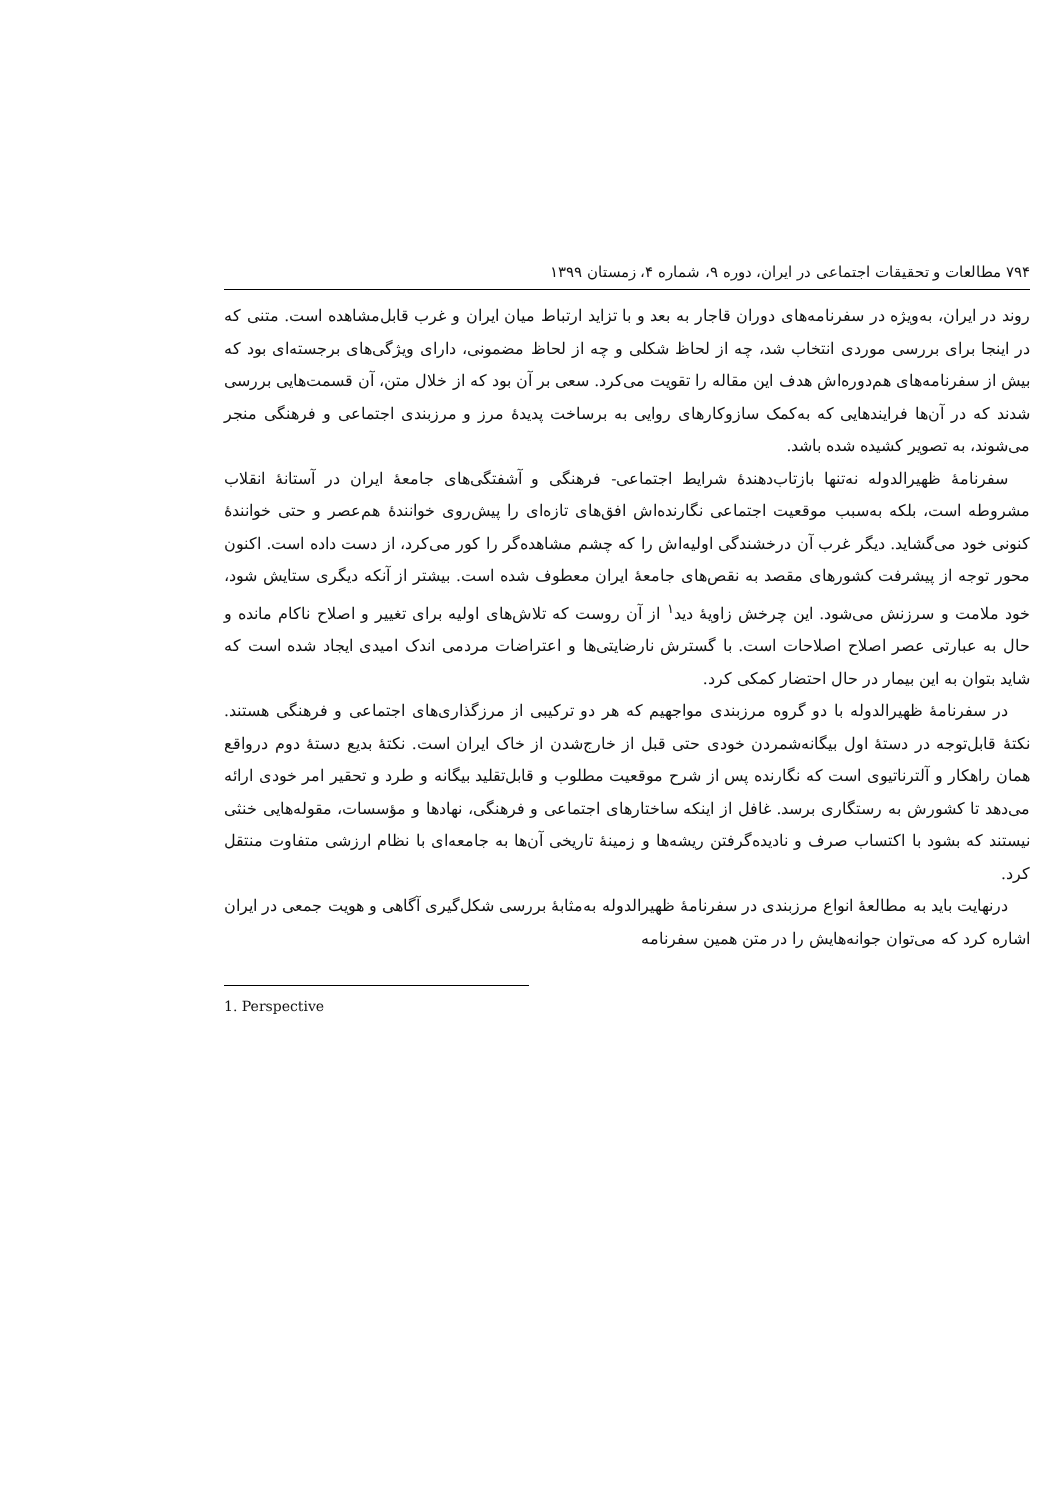۷۹۴ مطالعات و تحقیقات اجتماعی در ایران، دوره ۹، شماره ۴، زمستان ۱۳۹۹
روند در ایران، به‌ویژه در سفرنامه‌های دوران قاجار به بعد و با تزاید ارتباط میان ایران و غرب قابل‌مشاهده است. متنی که در اینجا برای بررسی موردی انتخاب شد، چه از لحاظ شکلی و چه از لحاظ مضمونی، دارای ویژگی‌های برجسته‌ای بود که بیش از سفرنامه‌های هم‌دوره‌اش هدف این مقاله را تقویت می‌کرد. سعی بر آن بود که از خلال متن، آن قسمت‌هایی بررسی شدند که در آن‌ها فرایندهایی که به‌کمک سازوکارهای روایی به برساخت پدیدهٔ مرز و مرزبندی اجتماعی و فرهنگی منجر می‌شوند، به تصویر کشیده شده باشد.
سفرنامهٔ ظهیرالدوله نه‌تنها بازتاب‌دهندهٔ شرایط اجتماعی- فرهنگی و آشفتگی‌های جامعهٔ ایران در آستانهٔ انقلاب مشروطه است، بلکه به‌سبب موقعیت اجتماعی نگارنده‌اش افق‌های تازه‌ای را پیش‌روی خوانندهٔ هم‌عصر و حتی خوانندهٔ کنونی خود می‌گشاید. دیگر غرب آن درخشندگی اولیه‌اش را که چشم مشاهده‌گر را کور می‌کرد، از دست داده است. اکنون محور توجه از پیشرفت کشورهای مقصد به نقص‌های جامعهٔ ایران معطوف شده است. بیشتر از آنکه دیگری ستایش شود، خود ملامت و سرزنش می‌شود. این چرخش زاویهٔ دید<sup>۱</sup> از آن روست که تلاش‌های اولیه برای تغییر و اصلاح ناکام مانده و حال به عبارتی عصر اصلاح اصلاحات است. با گسترش نارضایتی‌ها و اعتراضات مردمی اندک امیدی ایجاد شده است که شاید بتوان به این بیمار در حال احتضار کمکی کرد.
در سفرنامهٔ ظهیرالدوله با دو گروه مرزبندی مواجهیم که هر دو ترکیبی از مرزگذاری‌های اجتماعی و فرهنگی هستند. نکتهٔ قابل‌توجه در دستهٔ اول بیگانه‌شمردن خودی حتی قبل از خارج‌شدن از خاک ایران است. نکتهٔ بدیع دستهٔ دوم درواقع همان راهکار و آلترناتیوی است که نگارنده پس از شرح موقعیت مطلوب و قابل‌تقلید بیگانه و طرد و تحقیر امر خودی ارائه می‌دهد تا کشورش به رستگاری برسد. غافل از اینکه ساختارهای اجتماعی و فرهنگی، نهادها و مؤسسات، مقوله‌هایی خنثی نیستند که بشود با اکتساب صرف و نادیده‌گرفتن ریشه‌ها و زمینهٔ تاریخی آن‌ها به جامعه‌ای با نظام ارزشی متفاوت منتقل کرد.
درنهایت باید به مطالعهٔ انواع مرزبندی در سفرنامهٔ ظهیرالدوله به‌مثابهٔ بررسی شکل‌گیری آگاهی و هویت جمعی در ایران اشاره کرد که می‌توان جوانه‌هایش را در متن همین سفرنامه
1. Perspective